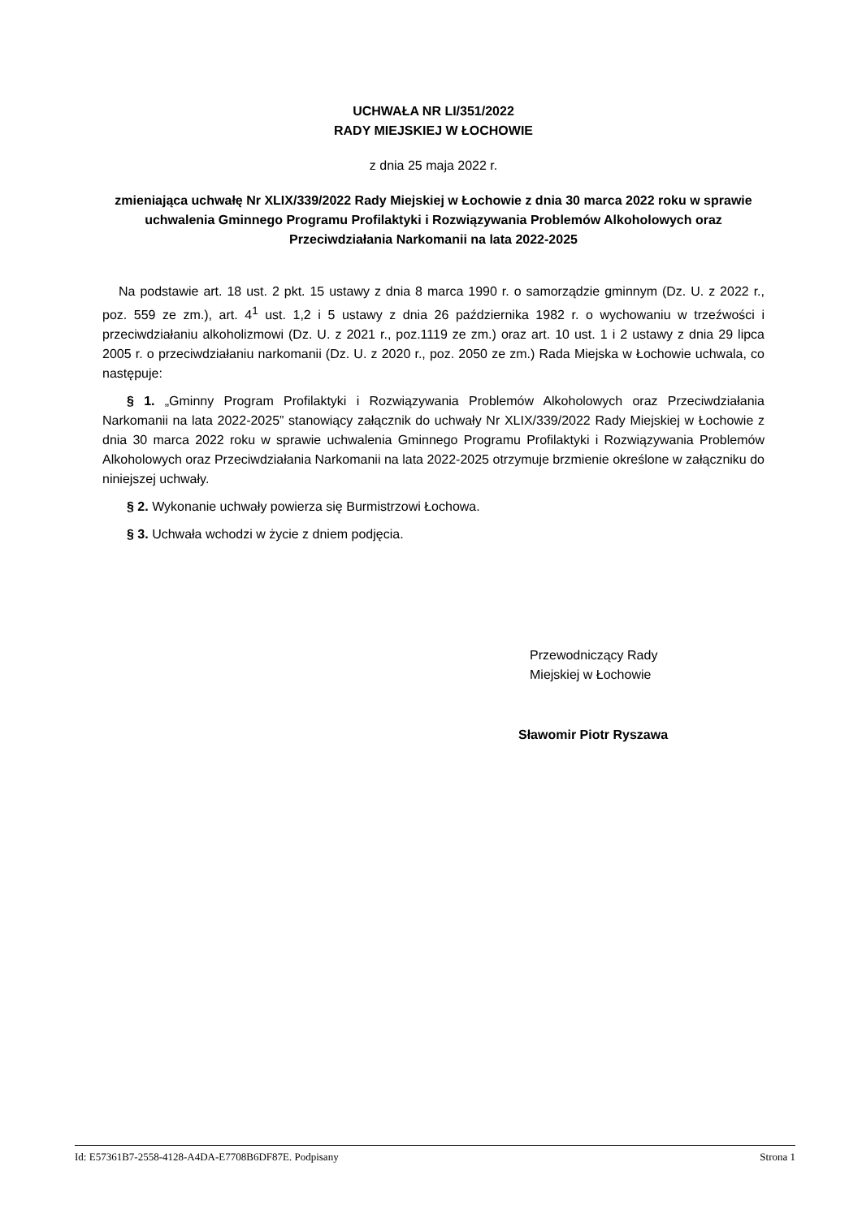UCHWAŁA NR LI/351/2022
RADY MIEJSKIEJ W ŁOCHOWIE
z dnia 25 maja 2022 r.
zmieniająca uchwałę Nr XLIX/339/2022 Rady Miejskiej w Łochowie z dnia 30 marca 2022 roku w sprawie uchwalenia Gminnego Programu Profilaktyki i Rozwiązywania Problemów Alkoholowych oraz Przeciwdziałania Narkomanii na lata 2022-2025
Na podstawie art. 18 ust. 2 pkt. 15 ustawy z dnia 8 marca 1990 r. o samorządzie gminnym (Dz. U. z 2022 r., poz. 559 ze zm.), art. 4<sup>1</sup> ust. 1,2 i 5 ustawy z dnia 26 października 1982 r. o wychowaniu w trzeźwości i przeciwdziałaniu alkoholizmowi (Dz. U. z 2021 r., poz.1119 ze zm.) oraz art. 10 ust. 1 i 2 ustawy z dnia 29 lipca 2005 r. o przeciwdziałaniu narkomanii (Dz. U. z 2020 r., poz. 2050 ze zm.) Rada Miejska w Łochowie uchwala, co następuje:
§ 1. „Gminny Program Profilaktyki i Rozwiązywania Problemów Alkoholowych oraz Przeciwdziałania Narkomanii na lata 2022-2025” stanowiący załącznik do uchwały Nr XLIX/339/2022 Rady Miejskiej w Łochowie z dnia 30 marca 2022 roku w sprawie uchwalenia Gminnego Programu Profilaktyki i Rozwiązywania Problemów Alkoholowych oraz Przeciwdziałania Narkomanii na lata 2022-2025 otrzymuje brzmienie określone w załączniku do niniejszej uchwały.
§ 2. Wykonanie uchwały powierza się Burmistrzowi Łochowa.
§ 3. Uchwała wchodzi w życie z dniem podjęcia.
Przewodniczący Rady
Miejskiej w Łochowie
Sławomir Piotr Ryszawa
Id: E57361B7-2558-4128-A4DA-E7708B6DF87E. Podpisany Strona 1